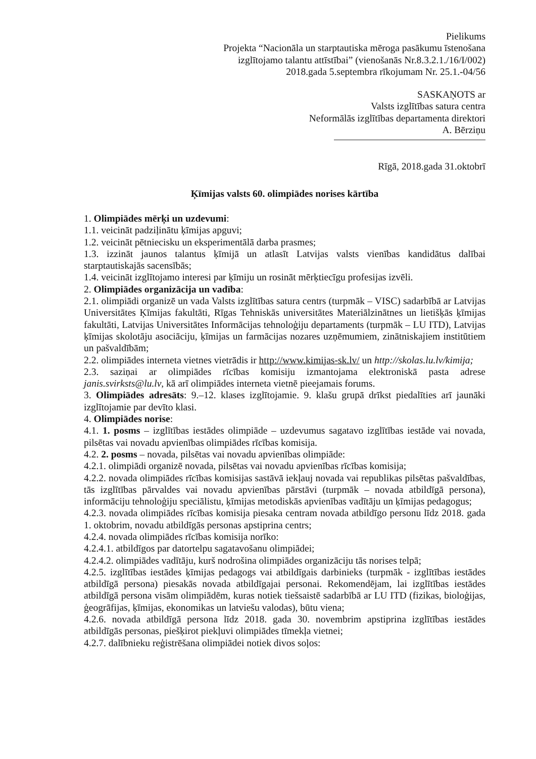Pielikums
Projekta “Nacionāla un starptautiska mēroga pasākumu īstenošana
izglītojamo talantu attīstībai” (vienošanās Nr.8.3.2.1./16/I/002)
2018.gada 5.septembra rīkojumam Nr. 25.1.-04/56
SASKAŅOTS ar
Valsts izglītības satura centra
Neformālās izglītības departamenta direktori
A. Bērziņu
Rīgā, 2018.gada 31.oktobrī
Ķīmijas valsts 60. olimpiādes norises kārtība
1. Olimpiādes mērķi un uzdevumi:
1.1. veicināt padziļinātu ķīmijas apguvi;
1.2. veicināt pētniecisku un eksperimentālā darba prasmes;
1.3. izzināt jaunos talantus ķīmijā un atlasīt Latvijas valsts vienības kandidātus dalībai starptautiskajās sacensībās;
1.4. veicināt izglītojamo interesi par ķīmiju un rosināt mērķtiecīgu profesijas izvēli.
2. Olimpiādes organizācija un vadība:
2.1. olimpiādi organizē un vada Valsts izglītības satura centrs (turpmāk – VISC) sadarbībā ar Latvijas Universitātes Ķīmijas fakultāti, Rīgas Tehniskās universitātes Materiālzinātnes un lietišķās ķīmijas fakultāti, Latvijas Universitātes Informācijas tehnoloģiju departaments (turpmāk – LU ITD), Latvijas ķīmijas skolotāju asociāciju, ķīmijas un farmācijas nozares uzņēmumiem, zinātniskajiem institūtiem un pašvaldībām;
2.2. olimpiādes interneta vietnes vietrādis ir http://www.kimijas-sk.lv/ un http://skolas.lu.lv/kimija;
2.3. saziņai ar olimpiādes rīcības komisiju izmantojama elektroniskā pasta adrese janis.svirksts@lu.lv, kā arī olimpiādes interneta vietnē pieejamais forums.
3. Olimpiādes adresāts: 9.–12. klases izglītojamie. 9. klašu grupā drīkst piedalīties arī jaunāki izglītojamie par devīto klasi.
4. Olimpiādes norise:
4.1. 1. posms – izglītības iestādes olimpiāde – uzdevumus sagatavo izglītības iestāde vai novada, pilsētas vai novadu apvienības olimpiādes rīcības komisija.
4.2. 2. posms – novada, pilsētas vai novadu apvienības olimpiāde:
4.2.1. olimpiādi organizē novada, pilsētas vai novadu apvienības rīcības komisija;
4.2.2. novada olimpiādes rīcības komisijas sastāvā iekļauj novada vai republikas pilsētas pašvaldības, tās izglītības pārvaldes vai novadu apvienības pārstāvi (turpmāk – novada atbildīgā persona), informāciju tehnoloģiju speciālistu, ķīmijas metodiskās apvienības vadītāju un ķīmijas pedagogus;
4.2.3. novada olimpiādes rīcības komisija piesaka centram novada atbildīgo personu līdz 2018. gada 1. oktobrim, novadu atbildīgās personas apstiprina centrs;
4.2.4. novada olimpiādes rīcības komisija norīko:
4.2.4.1. atbildīgos par datortelpu sagatavošanu olimpiādei;
4.2.4.2. olimpiādes vadītāju, kurš nodrošina olimpiādes organizāciju tās norises telpā;
4.2.5. izglītības iestādes ķīmijas pedagogs vai atbildīgais darbinieks (turpmāk - izglītības iestādes atbildīgā persona) piesakās novada atbildīgajai personai. Rekomendējam, lai izglītības iestādes atbildīgā persona visām olimpiādēm, kuras notiek tiešsaistē sadarbībā ar LU ITD (fizikas, bioloģijas, ģeogrāfijas, ķīmijas, ekonomikas un latviešu valodas), būtu viena;
4.2.6. novada atbildīgā persona līdz 2018. gada 30. novembrim apstiprina izglītības iestādes atbildīgās personas, piešķirot piekļuvi olimpiādes tīmekļa vietnei;
4.2.7. dalībnieku reģistrēšana olimpiādei notiek divos soļos: